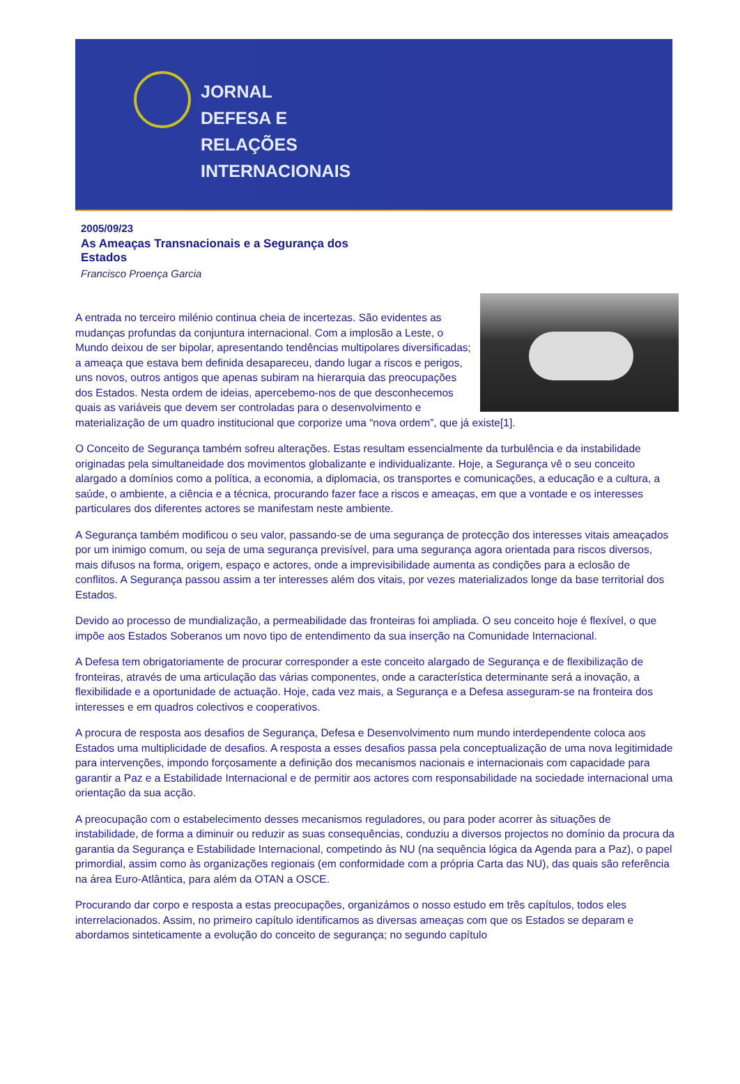JORNAL
DEFESA E
RELAÇÕES
INTERNACIONAIS
2005/09/23
As Ameaças Transnacionais e a Segurança dos Estados
Francisco Proença Garcia
A entrada no terceiro milénio continua cheia de incertezas. São evidentes as mudanças profundas da conjuntura internacional. Com a implosão a Leste, o Mundo deixou de ser bipolar, apresentando tendências multipolares diversificadas; a ameaça que estava bem definida desapareceu, dando lugar a riscos e perigos, uns novos, outros antigos que apenas subiram na hierarquia das preocupações dos Estados. Nesta ordem de ideias, apercebemo-nos de que desconhecemos quais as variáveis que devem ser controladas para o desenvolvimento e materialização de um quadro institucional que corporize uma “nova ordem”, que já existe[1].
O Conceito de Segurança também sofreu alterações. Estas resultam essencialmente da turbulência e da instabilidade originadas pela simultaneidade dos movimentos globalizante e individualizante. Hoje, a Segurança vê o seu conceito alargado a domínios como a política, a economia, a diplomacia, os transportes e comunicações, a educação e a cultura, a saúde, o ambiente, a ciência e a técnica, procurando fazer face a riscos e ameaças, em que a vontade e os interesses particulares dos diferentes actores se manifestam neste ambiente.
A Segurança também modificou o seu valor, passando-se de uma segurança de protecção dos interesses vitais ameaçados por um inimigo comum, ou seja de uma segurança previsível, para uma segurança agora orientada para riscos diversos, mais difusos na forma, origem, espaço e actores, onde a imprevisibilidade aumenta as condições para a eclosão de conflitos. A Segurança passou assim a ter interesses além dos vitais, por vezes materializados longe da base territorial dos Estados.
Devido ao processo de mundialização, a permeabilidade das fronteiras foi ampliada. O seu conceito hoje é flexível, o que impõe aos Estados Soberanos um novo tipo de entendimento da sua inserção na Comunidade Internacional.
A Defesa tem obrigatoriamente de procurar corresponder a este conceito alargado de Segurança e de flexibilização de fronteiras, através de uma articulação das várias componentes, onde a característica determinante será a inovação, a flexibilidade e a oportunidade de actuação. Hoje, cada vez mais, a Segurança e a Defesa asseguram-se na fronteira dos interesses e em quadros colectivos e cooperativos.
A procura de resposta aos desafios de Segurança, Defesa e Desenvolvimento num mundo interdependente coloca aos Estados uma multiplicidade de desafios. A resposta a esses desafios passa pela conceptualização de uma nova legitimidade para intervenções, impondo forçosamente a definição dos mecanismos nacionais e internacionais com capacidade para garantir a Paz e a Estabilidade Internacional e de permitir aos actores com responsabilidade na sociedade internacional uma orientação da sua acção.
A preocupação com o estabelecimento desses mecanismos reguladores, ou para poder acorrer às situações de instabilidade, de forma a diminuir ou reduzir as suas consequências, conduziu a diversos projectos no domínio da procura da garantia da Segurança e Estabilidade Internacional, competindo às NU (na sequência lógica da Agenda para a Paz), o papel primordial, assim como às organizações regionais (em conformidade com a própria Carta das NU), das quais são referência na área Euro-Atlântica, para além da OTAN a OSCE.
Procurando dar corpo e resposta a estas preocupações, organizámos o nosso estudo em três capítulos, todos eles interrelacionados. Assim, no primeiro capítulo identificamos as diversas ameaças com que os Estados se deparam e abordamos sinteticamente a evolução do conceito de segurança; no segundo capítulo